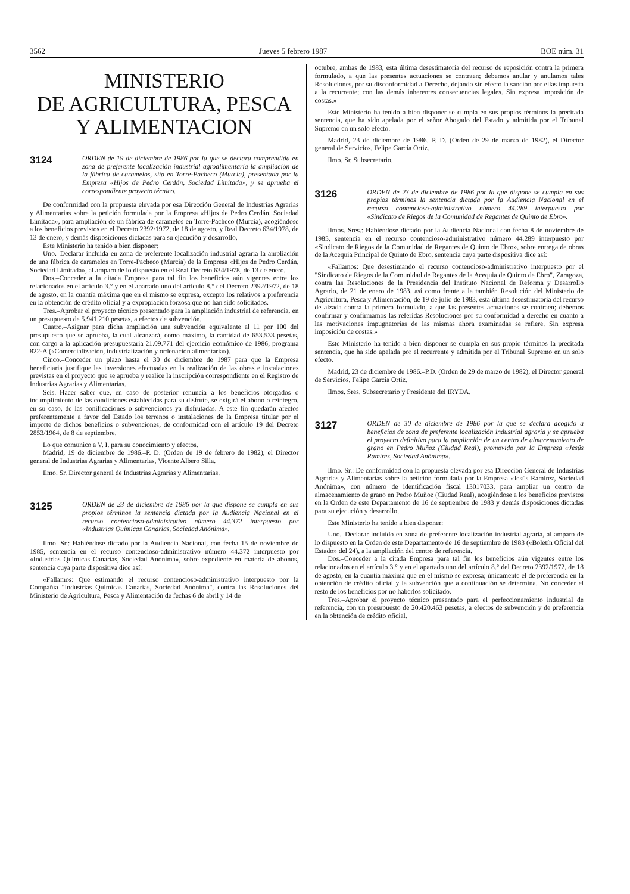3562 Jueves 5 febrero 1987 BOE núm. 31
MINISTERIO
DE AGRICULTURA, PESCA
Y ALIMENTACION
3124 ORDEN de 19 de diciembre de 1986 por la que se declara comprendida en zona de preferente localización industrial agroalimentaria la ampliación de la fábrica de caramelos, sita en Torre-Pacheco (Murcia), presentada por la Empresa «Hijos de Pedro Cerdán, Sociedad Limitada», y se aprueba el correspondiente proyecto técnico.
De conformidad con la propuesta elevada por esa Dirección General de Industrias Agrarias y Alimentarias sobre la petición formulada por la Empresa «Hijos de Pedro Cerdán, Sociedad Limitada», para ampliación de un fábrica de caramelos en Torre-Pacheco (Murcia), acogiéndose a los beneficios previstos en el Decreto 2392/1972, de 18 de agosto, y Real Decreto 634/1978, de 13 de enero, y demás disposiciones dictadas para su ejecución y desarrollo,
Este Ministerio ha tenido a bien disponer:
Uno.–Declarar incluida en zona de preferente localización industrial agraria la ampliación de una fábrica de caramelos en Torre-Pacheco (Murcia) de la Empresa «Hijos de Pedro Cerdán, Sociedad Limitada», al amparo de lo dispuesto en el Real Decreto 634/1978, de 13 de enero.
Dos.–Conceder a la citada Empresa para tal fin los beneficios aún vigentes entre los relacionados en el artículo 3.° y en el apartado uno del artículo 8.° del Decreto 2392/1972, de 18 de agosto, en la cuantía máxima que en el mismo se expresa, excepto los relativos a preferencia en la obtención de crédito oficial y a expropiación forzosa que no han sido solicitados.
Tres.–Aprobar el proyecto técnico presentado para la ampliación industrial de referencia, en un presupuesto de 5.941.210 pesetas, a efectos de subvención.
Cuatro.–Asignar para dicha ampliación una subvención equivalente al 11 por 100 del presupuesto que se aprueba, la cual alcanzará, como máximo, la cantidad de 653.533 pesetas, con cargo a la aplicación presupuestaria 21.09.771 del ejercicio económico de 1986, programa 822-A («Comercialización, industrialización y ordenación alimentaria»).
Cinco.–Conceder un plazo hasta el 30 de diciembre de 1987 para que la Empresa beneficiaria justifique las inversiones efectuadas en la realización de las obras e instalaciones previstas en el proyecto que se aprueba y realice la inscripción correspondiente en el Registro de Industrias Agrarias y Alimentarias.
Seis.–Hacer saber que, en caso de posterior renuncia a los beneficios otorgados o incumplimiento de las condiciones establecidas para su disfrute, se exigirá el abono o reintegro, en su caso, de las bonificaciones o subvenciones ya disfrutadas. A este fin quedarán afectos preferentemente a favor del Estado los terrenos o instalaciones de la Empresa titular por el importe de dichos beneficios o subvenciones, de conformidad con el artículo 19 del Decreto 2853/1964, de 8 de septiembre.
Lo que comunico a V. I. para su conocimiento y efectos.
Madrid, 19 de diciembre de 1986.–P. D. (Orden de 19 de febrero de 1982), el Director general de Industrias Agrarias y Alimentarias, Vicente Albero Silla.
Ilmo. Sr. Director general de Industrias Agrarias y Alimentarias.
3125 ORDEN de 23 de diciembre de 1986 por la que dispone se cumpla en sus propios términos la sentencia dictada por la Audiencia Nacional en el recurso contencioso-administrativo número 44.372 interpuesto por «Industrias Químicas Canarias, Sociedad Anónima».
Ilmo. Sr.: Habiéndose dictado por la Audiencia Nacional, con fecha 15 de noviembre de 1985, sentencia en el recurso contencioso-administrativo número 44.372 interpuesto por «Industrias Químicas Canarias, Sociedad Anónima», sobre expediente en materia de abonos, sentencia cuya parte dispositiva dice así:
«Fallamos: Que estimando el recurso contencioso-administrativo interpuesto por la Compañía "Industrias Químicas Canarias, Sociedad Anónima", contra las Resoluciones del Ministerio de Agricultura, Pesca y Alimentación de fechas 6 de abril y 14 de
octubre, ambas de 1983, esta última desestimatoria del recurso de reposición contra la primera formulado, a que las presentes actuaciones se contraen; debemos anular y anulamos tales Resoluciones, por su disconformidad a Derecho, dejando sin efecto la sanción por ellas impuesta a la recurrente; con las demás inherentes consecuencias legales. Sin expresa imposición de costas.»
Este Ministerio ha tenido a bien disponer se cumpla en sus propios términos la precitada sentencia, que ha sido apelada por el señor Abogado del Estado y admitida por el Tribunal Supremo en un solo efecto.
Madrid, 23 de diciembre de 1986.–P. D. (Orden de 29 de marzo de 1982), el Director general de Servicios, Felipe García Ortiz.
Ilmo. Sr. Subsecretario.
3126 ORDEN de 23 de diciembre de 1986 por la que dispone se cumpla en sus propios términos la sentencia dictada por la Audiencia Nacional en el recurso contencioso-administrativo número 44.289 interpuesto por «Sindicato de Riegos de la Comunidad de Regantes de Quinto de Ebro».
Ilmos. Sres.: Habiéndose dictado por la Audiencia Nacional con fecha 8 de noviembre de 1985, sentencia en el recurso contencioso-administrativo número 44.289 interpuesto por «Sindicato de Riegos de la Comunidad de Regantes de Quinto de Ebro», sobre entrega de obras de la Acequia Principal de Quinto de Ebro, sentencia cuya parte dispositiva dice así:
«Fallamos: Que desestimando el recurso contencioso-administrativo interpuesto por el "Sindicato de Riegos de la Comunidad de Regantes de la Acequia de Quinto de Ebro", Zaragoza, contra las Resoluciones de la Presidencia del Instituto Nacional de Reforma y Desarrollo Agrario, de 21 de enero de 1983, así como frente a la también Resolución del Ministerio de Agricultura, Pesca y Alimentación, de 19 de julio de 1983, esta última desestimatoria del recurso de alzada contra la primera formulado, a que las presentes actuaciones se contraen; debemos confirmar y confirmamos las referidas Resoluciones por su conformidad a derecho en cuanto a las motivaciones impugnatorias de las mismas ahora examinadas se refiere. Sin expresa imposición de costas.»
Este Ministerio ha tenido a bien disponer se cumpla en sus propio términos la precitada sentencia, que ha sido apelada por el recurrente y admitida por el Tribunal Supremo en un solo efecto.
Madrid, 23 de diciembre de 1986.–P.D. (Orden de 29 de marzo de 1982), el Director general de Servicios, Felipe García Ortiz.
Ilmos. Sres. Subsecretario y Presidente del IRYDA.
3127 ORDEN de 30 de diciembre de 1986 por la que se declara acogido a beneficios de zona de preferente localización industrial agraria y se aprueba el proyecto definitivo para la ampliación de un centro de almacenamiento de grano en Pedro Muñoz (Ciudad Real), promovido por la Empresa «Jesús Ramírez, Sociedad Anónima».
Ilmo. Sr.: De conformidad con la propuesta elevada por esa Dirección General de Industrias Agrarias y Alimentarias sobre la petición formulada por la Empresa «Jesús Ramírez, Sociedad Anónima», con número de identificación fiscal 13017033, para ampliar un centro de almacenamiento de grano en Pedro Muñoz (Ciudad Real), acogiéndose a los beneficios previstos en la Orden de este Departamento de 16 de septiembre de 1983 y demás disposiciones dictadas para su ejecución y desarrollo,
Este Ministerio ha tenido a bien disponer:
Uno.–Declarar incluido en zona de preferente localización industrial agraria, al amparo de lo dispuesto en la Orden de este Departamento de 16 de septiembre de 1983 («Boletín Oficial del Estado» del 24), a la ampliación del centro de referencia.
Dos.–Conceder a la citada Empresa para tal fin los beneficios aún vigentes entre los relacionados en el artículo 3.° y en el apartado uno del artículo 8.° del Decreto 2392/1972, de 18 de agosto, en la cuantía máxima que en el mismo se expresa; únicamente el de preferencia en la obtención de crédito oficial y la subvención que a continuación se determina. No conceder el resto de los beneficios por no haberlos solicitado.
Tres.–Aprobar el proyecto técnico presentado para el perfeccionamiento industrial de referencia, con un presupuesto de 20.420.463 pesetas, a efectos de subvención y de preferencia en la obtención de crédito oficial.